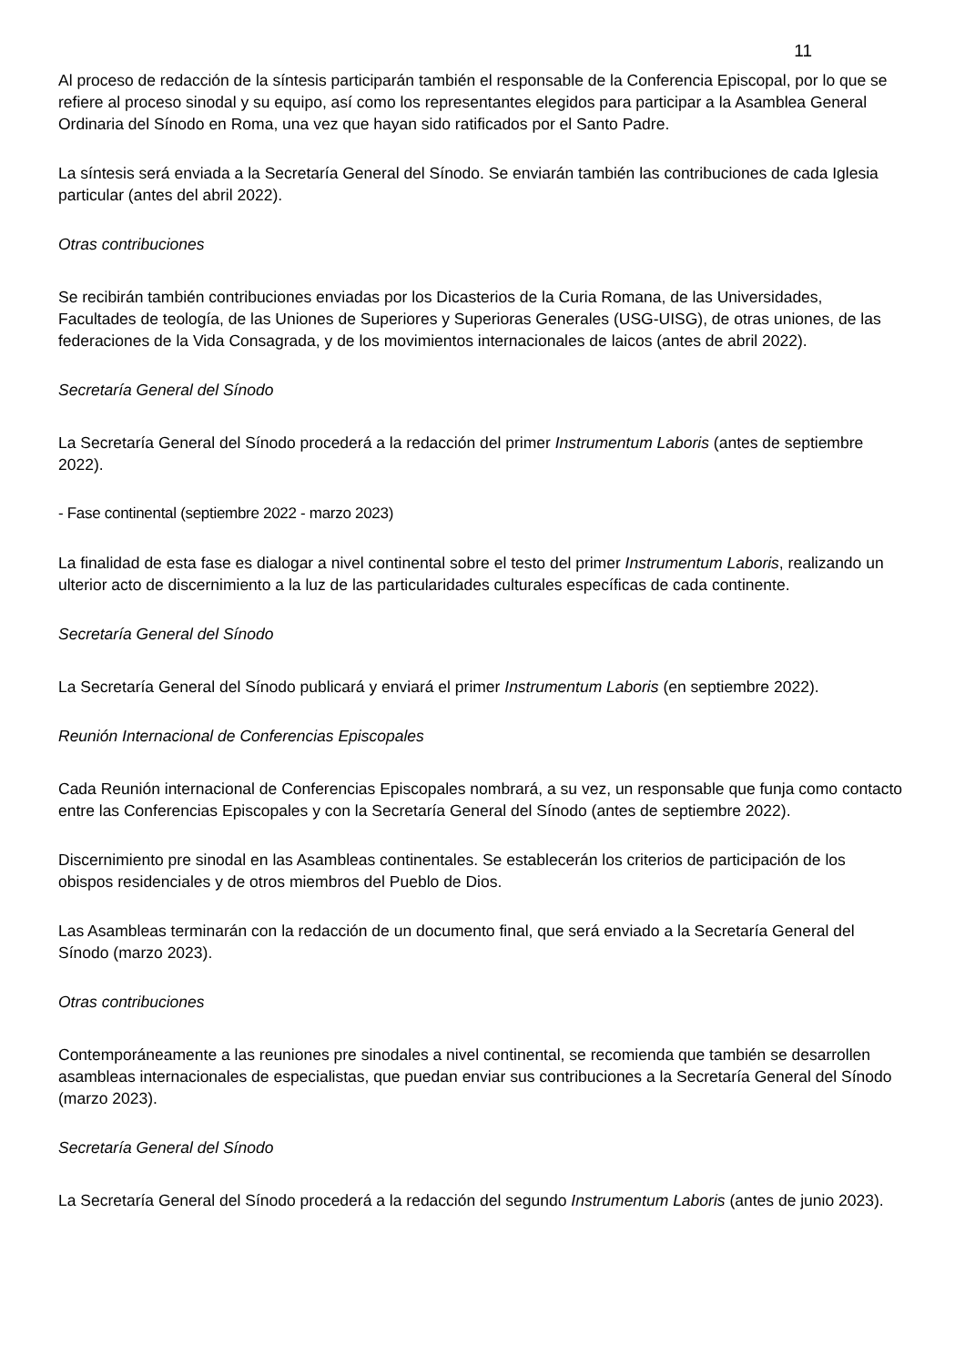11
Al proceso de redacción de la síntesis participarán también el responsable de la Conferencia Episcopal, por lo que se refiere al proceso sinodal y su equipo, así como los representantes elegidos para participar a la Asamblea General Ordinaria del Sínodo en Roma, una vez que hayan sido ratificados por el Santo Padre.
La síntesis será enviada a la Secretaría General del Sínodo. Se enviarán también las contribuciones de cada Iglesia particular (antes del abril 2022).
Otras contribuciones
Se recibirán también contribuciones enviadas por los Dicasterios de la Curia Romana, de las Universidades, Facultades de teología, de las Uniones de Superiores y Superioras Generales (USG-UISG), de otras uniones, de las federaciones de la Vida Consagrada, y de los movimientos internacionales de laicos (antes de abril 2022).
Secretaría General del Sínodo
La Secretaría General del Sínodo procederá a la redacción del primer Instrumentum Laboris (antes de septiembre 2022).
- Fase continental (septiembre 2022 - marzo 2023)
La finalidad de esta fase es dialogar a nivel continental sobre el testo del primer Instrumentum Laboris, realizando un ulterior acto de discernimiento a la luz de las particularidades culturales específicas de cada continente.
Secretaría General del Sínodo
La Secretaría General del Sínodo publicará y enviará el primer Instrumentum Laboris (en septiembre 2022).
Reunión Internacional de Conferencias Episcopales
Cada Reunión internacional de Conferencias Episcopales nombrará, a su vez, un responsable que funja como contacto entre las Conferencias Episcopales y con la Secretaría General del Sínodo (antes de septiembre 2022).
Discernimiento pre sinodal en las Asambleas continentales. Se establecerán los criterios de participación de los obispos residenciales y de otros miembros del Pueblo de Dios.
Las Asambleas terminarán con la redacción de un documento final, que será enviado a la Secretaría General del Sínodo (marzo 2023).
Otras contribuciones
Contemporáneamente a las reuniones pre sinodales a nivel continental, se recomienda que también se desarrollen asambleas internacionales de especialistas, que puedan enviar sus contribuciones a la Secretaría General del Sínodo (marzo 2023).
Secretaría General del Sínodo
La Secretaría General del Sínodo procederá a la redacción del segundo Instrumentum Laboris (antes de junio 2023).